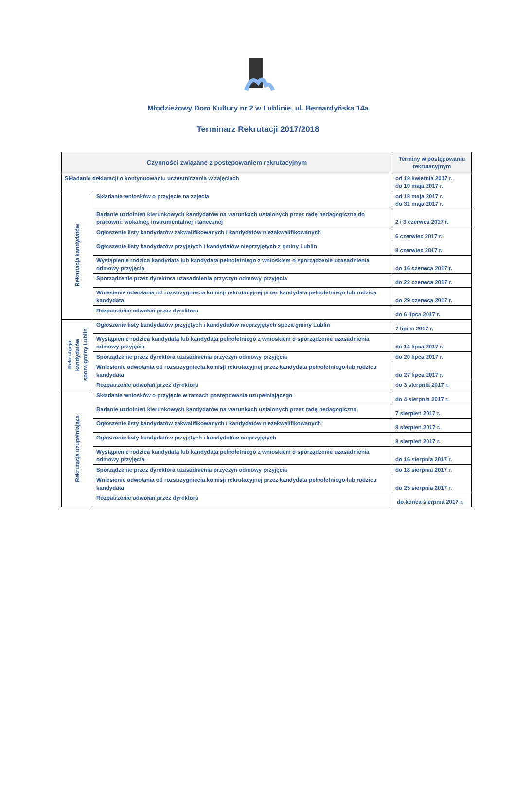Młodzieżowy Dom Kultury nr 2 w Lublinie, ul. Bernardyńska 14a
Terminarz Rekrutacji 2017/2018
| Czynności związane z postępowaniem rekrutacyjnym | | Terminy w postępowaniu rekrutacyjnym |
| --- | --- | --- |
| Składanie deklaracji o kontynuowaniu uczestniczenia w zajęciach | | od 19 kwietnia 2017 r. do 10 maja 2017 r. |
| Rekrutacja kandydatów | Składanie wniosków o przyjęcie na zajęcia | od 18 maja 2017 r. do 31 maja 2017 r. |
| | Badanie uzdolnień kierunkowych kandydatów na warunkach ustalonych przez radę pedagogiczną do pracowni: wokalnej, instrumentalnej i tanecznej | 2 i 3 czerwca 2017 r. |
| | Ogłoszenie listy kandydatów zakwalifikowanych i kandydatów niezakwalifikowanych | 6 czerwiec 2017 r. |
| | Ogłoszenie listy kandydatów przyjętych i kandydatów nieprzyjętych z gminy Lublin | 8 czerwiec 2017 r. |
| | Wystąpienie rodzica kandydata lub kandydata pełnoletniego z wnioskiem o sporządzenie uzasadnienia odmowy przyjęcia | do 16 czerwca 2017 r. |
| | Sporządzenie przez dyrektora uzasadnienia przyczyn odmowy przyjęcia | do 22 czerwca 2017 r. |
| | Wniesienie odwołania od rozstrzygnięcia komisji rekrutacyjnej przez kandydata pełnoletniego lub rodzica kandydata | do 29 czerwca 2017 r. |
| | Rozpatrzenie odwołań przez dyrektora | do 6 lipca 2017 r. |
| Rekrutacja kandydatów spoza gminy Lublin | Ogłoszenie listy kandydatów przyjętych i kandydatów nieprzyjętych spoza gminy Lublin | 7 lipiec 2017 r. |
| | Wystąpienie rodzica kandydata lub kandydata pełnoletniego z wnioskiem o sporządzenie uzasadnienia odmowy przyjęcia | do 14 lipca 2017 r. |
| | Sporządzenie przez dyrektora uzasadnienia przyczyn odmowy przyjęcia | do 20 lipca 2017 r. |
| | Wniesienie odwołania od rozstrzygnięcia komisji rekrutacyjnej przez kandydata pełnoletniego lub rodzica kandydata | do 27 lipca 2017 r. |
| | Rozpatrzenie odwołań przez dyrektora | do 3 sierpnia 2017 r. |
| Rekrutacja uzupełniająca | Składanie wniosków o przyjęcie w ramach postępowania uzupełniającego | do 4 sierpnia 2017 r. |
| | Badanie uzdolnień kierunkowych kandydatów na warunkach ustalonych przez radę pedagogiczną | 7 sierpień 2017 r. |
| | Ogłoszenie listy kandydatów zakwalifikowanych i kandydatów niezakwalifikowanych | 8 sierpień 2017 r. |
| | Ogłoszenie listy kandydatów przyjętych i kandydatów nieprzyjętych | 8 sierpień 2017 r. |
| | Wystąpienie rodzica kandydata lub kandydata pełnoletniego z wnioskiem o sporządzenie uzasadnienia odmowy przyjęcia | do 16 sierpnia 2017 r. |
| | Sporządzenie przez dyrektora uzasadnienia przyczyn odmowy przyjęcia | do 18 sierpnia 2017 r. |
| | Wniesienie odwołania od rozstrzygnięcia komisji rekrutacyjnej przez kandydata pełnoletniego lub rodzica kandydata | do 25 sierpnia 2017 r. |
| | Rozpatrzenie odwołań przez dyrektora | do końca sierpnia 2017 r. |